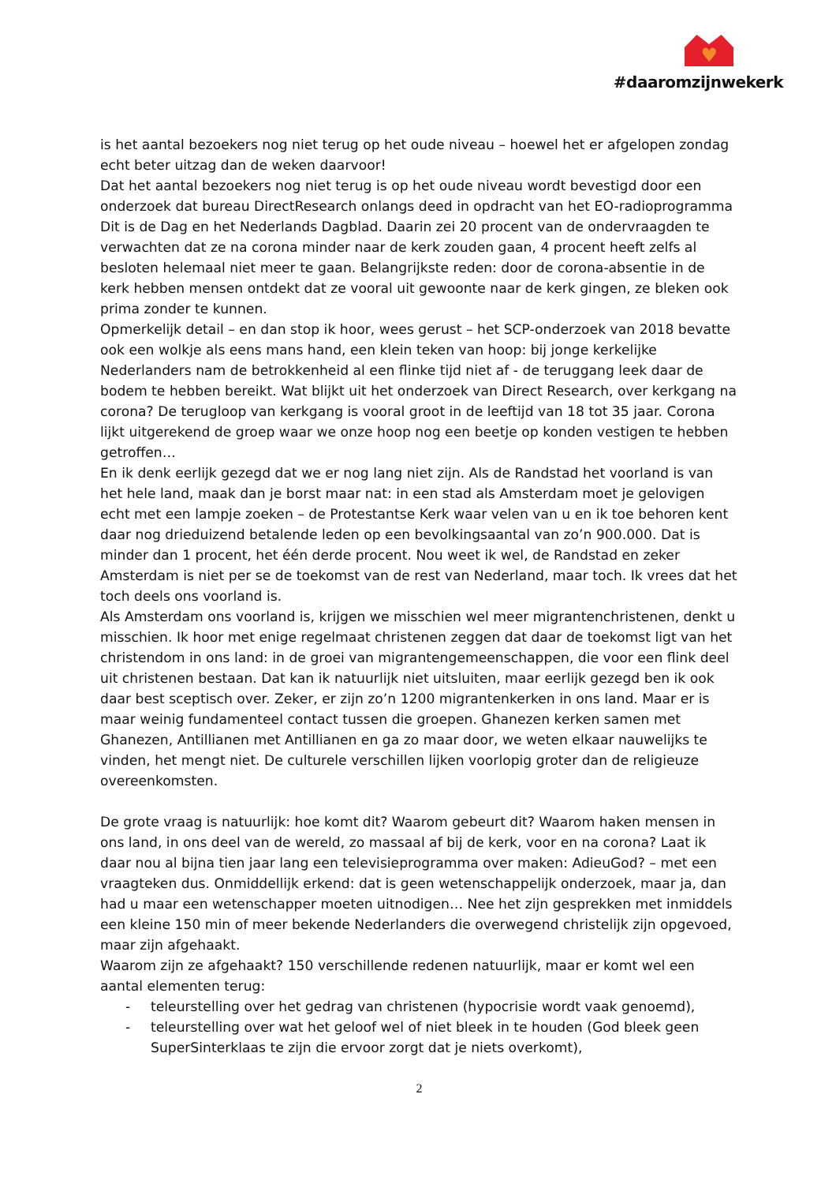♥
#daaromzijnwekerk
is het aantal bezoekers nog niet terug op het oude niveau – hoewel het er afgelopen zondag echt beter uitzag dan de weken daarvoor!
Dat het aantal bezoekers nog niet terug is op het oude niveau wordt bevestigd door een onderzoek dat bureau DirectResearch onlangs deed in opdracht van het EO-radioprogramma Dit is de Dag en het Nederlands Dagblad. Daarin zei 20 procent van de ondervraagden te verwachten dat ze na corona minder naar de kerk zouden gaan, 4 procent heeft zelfs al besloten helemaal niet meer te gaan. Belangrijkste reden: door de corona-absentie in de kerk hebben mensen ontdekt dat ze vooral uit gewoonte naar de kerk gingen, ze bleken ook prima zonder te kunnen.
Opmerkelijk detail – en dan stop ik hoor, wees gerust – het SCP-onderzoek van 2018 bevatte ook een wolkje als eens mans hand, een klein teken van hoop: bij jonge kerkelijke Nederlanders nam de betrokkenheid al een flinke tijd niet af - de teruggang leek daar de bodem te hebben bereikt. Wat blijkt uit het onderzoek van Direct Research, over kerkgang na corona? De terugloop van kerkgang is vooral groot in de leeftijd van 18 tot 35 jaar. Corona lijkt uitgerekend de groep waar we onze hoop nog een beetje op konden vestigen te hebben getroffen…
En ik denk eerlijk gezegd dat we er nog lang niet zijn. Als de Randstad het voorland is van het hele land, maak dan je borst maar nat: in een stad als Amsterdam moet je gelovigen echt met een lampje zoeken – de Protestantse Kerk waar velen van u en ik toe behoren kent daar nog drieduizend betalende leden op een bevolkingsaantal van zo’n 900.000. Dat is minder dan 1 procent, het één derde procent. Nou weet ik wel, de Randstad en zeker Amsterdam is niet per se de toekomst van de rest van Nederland, maar toch. Ik vrees dat het toch deels ons voorland is.
Als Amsterdam ons voorland is, krijgen we misschien wel meer migrantenchristenen, denkt u misschien. Ik hoor met enige regelmaat christenen zeggen dat daar de toekomst ligt van het christendom in ons land: in de groei van migrantengemeenschappen, die voor een flink deel uit christenen bestaan. Dat kan ik natuurlijk niet uitsluiten, maar eerlijk gezegd ben ik ook daar best sceptisch over. Zeker, er zijn zo’n 1200 migrantenkerken in ons land. Maar er is maar weinig fundamenteel contact tussen die groepen. Ghanezen kerken samen met Ghanezen, Antillianen met Antillianen en ga zo maar door, we weten elkaar nauwelijks te vinden, het mengt niet. De culturele verschillen lijken voorlopig groter dan de religieuze overeenkomsten.
De grote vraag is natuurlijk: hoe komt dit? Waarom gebeurt dit? Waarom haken mensen in ons land, in ons deel van de wereld, zo massaal af bij de kerk, voor en na corona? Laat ik daar nou al bijna tien jaar lang een televisieprogramma over maken: AdieuGod? – met een vraagteken dus. Onmiddellijk erkend: dat is geen wetenschappelijk onderzoek, maar ja, dan had u maar een wetenschapper moeten uitnodigen… Nee het zijn gesprekken met inmiddels een kleine 150 min of meer bekende Nederlanders die overwegend christelijk zijn opgevoed, maar zijn afgehaakt.
Waarom zijn ze afgehaakt? 150 verschillende redenen natuurlijk, maar er komt wel een aantal elementen terug:
- teleurstelling over het gedrag van christenen (hypocrisie wordt vaak genoemd),
- teleurstelling over wat het geloof wel of niet bleek in te houden (God bleek geen SuperSinterklaas te zijn die ervoor zorgt dat je niets overkomt),
2